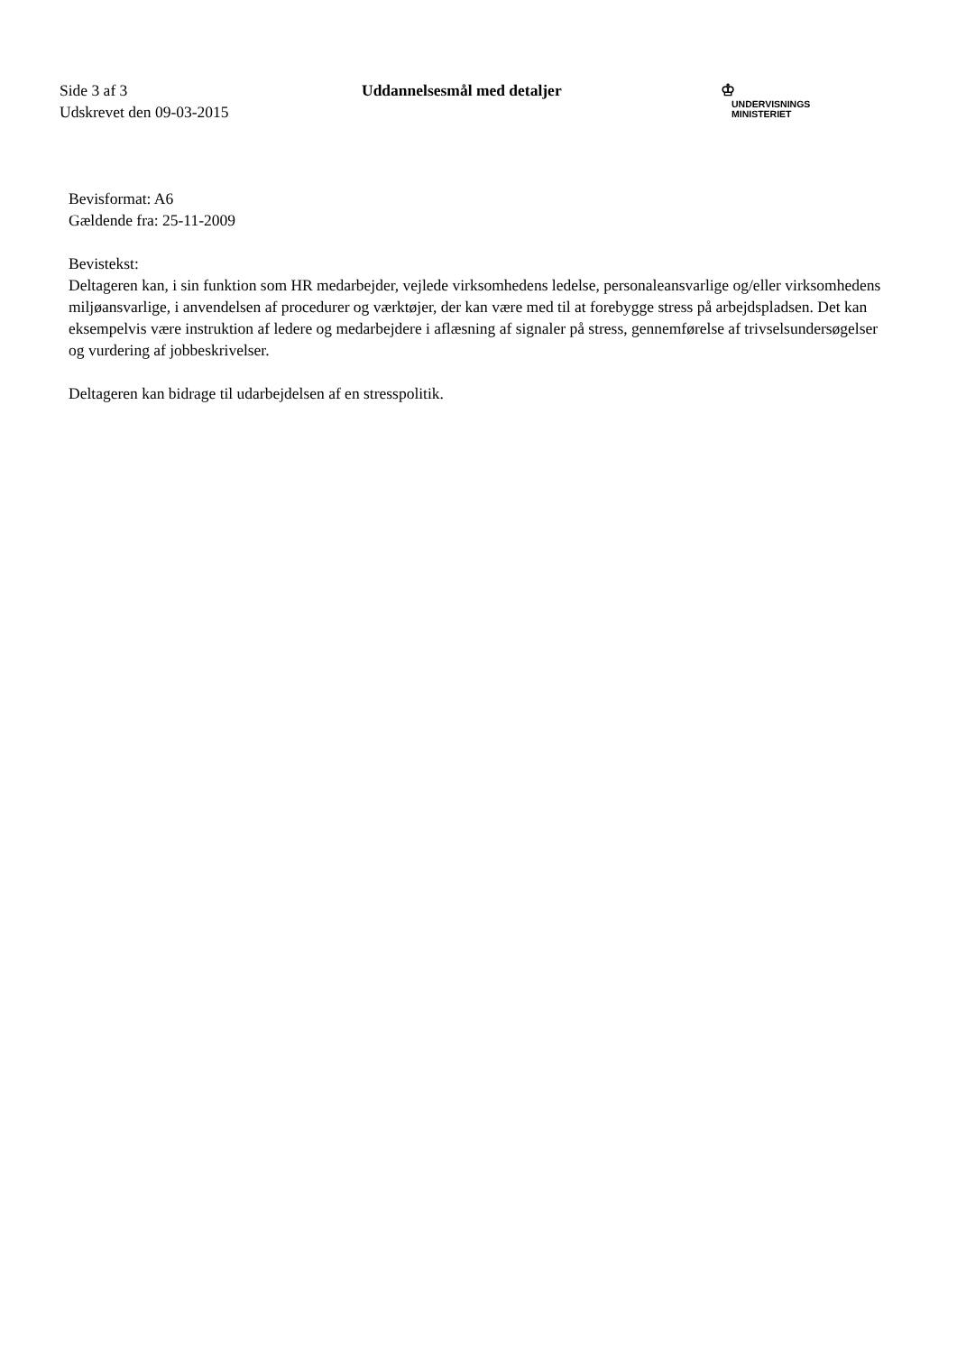Side 3 af 3
Udskrevet den 09-03-2015
Uddannelsesmål med detaljer
♔
UNDERVISNINGS
MINISTERIET
Bevisformat: A6
Gældende fra: 25-11-2009
Bevistekst:
Deltageren kan, i sin funktion som HR medarbejder, vejlede virksomhedens ledelse, personaleansvarlige og/eller virksomhedens miljøansvarlige, i anvendelsen af procedurer og værktøjer, der kan være med til at forebygge stress på arbejdspladsen. Det kan eksempelvis være instruktion af ledere og medarbejdere i aflæsning af signaler på stress, gennemførelse af trivselsundersøgelser og vurdering af jobbeskrivelser.
Deltageren kan bidrage til udarbejdelsen af en stresspolitik.